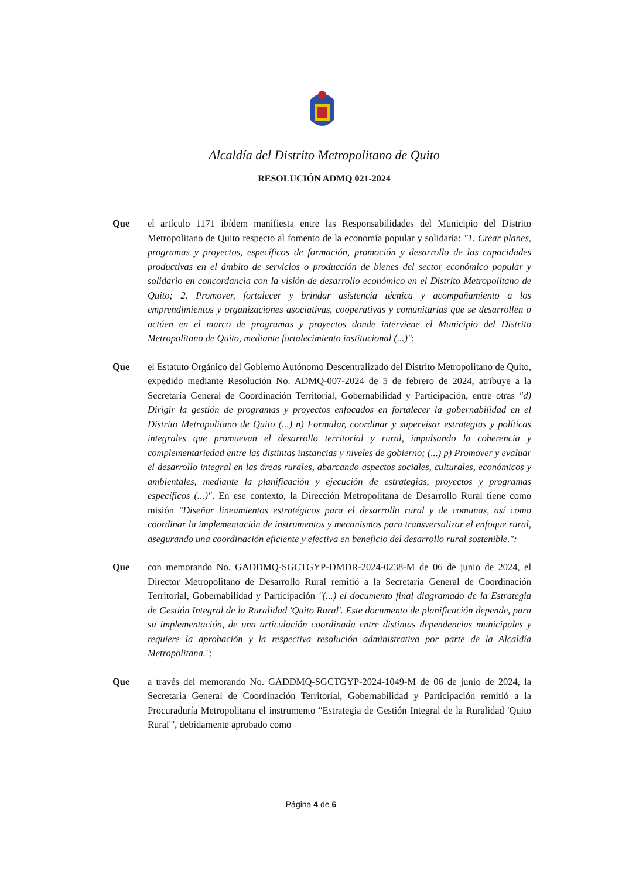Alcaldía del Distrito Metropolitano de Quito
RESOLUCIÓN ADMQ 021-2024
Que el artículo 1171 ibídem manifiesta entre las Responsabilidades del Municipio del Distrito Metropolitano de Quito respecto al fomento de la economía popular y solidaria: "1. Crear planes, programas y proyectos, específicos de formación, promoción y desarrollo de las capacidades productivas en el ámbito de servicios o producción de bienes del sector económico popular y solidario en concordancia con la visión de desarrollo económico en el Distrito Metropolitano de Quito; 2. Promover, fortalecer y brindar asistencia técnica y acompañamiento a los emprendimientos y organizaciones asociativas, cooperativas y comunitarias que se desarrollen o actúen en el marco de programas y proyectos donde interviene el Municipio del Distrito Metropolitano de Quito, mediante fortalecimiento institucional (...)";
Que el Estatuto Orgánico del Gobierno Autónomo Descentralizado del Distrito Metropolitano de Quito, expedido mediante Resolución No. ADMQ-007-2024 de 5 de febrero de 2024, atribuye a la Secretaría General de Coordinación Territorial, Gobernabilidad y Participación, entre otras "d) Dirigir la gestión de programas y proyectos enfocados en fortalecer la gobernabilidad en el Distrito Metropolitano de Quito (...) n) Formular, coordinar y supervisar estrategias y políticas integrales que promuevan el desarrollo territorial y rural, impulsando la coherencia y complementariedad entre las distintas instancias y niveles de gobierno; (...) p) Promover y evaluar el desarrollo integral en las áreas rurales, abarcando aspectos sociales, culturales, económicos y ambientales, mediante la planificación y ejecución de estrategias, proyectos y programas específicos (...)". En ese contexto, la Dirección Metropolitana de Desarrollo Rural tiene como misión "Diseñar lineamientos estratégicos para el desarrollo rural y de comunas, así como coordinar la implementación de instrumentos y mecanismos para transversalizar el enfoque rural, asegurando una coordinación eficiente y efectiva en beneficio del desarrollo rural sostenible.":
Que con memorando No. GADDMQ-SGCTGYP-DMDR-2024-0238-M de 06 de junio de 2024, el Director Metropolitano de Desarrollo Rural remitió a la Secretaria General de Coordinación Territorial, Gobernabilidad y Participación "(...) el documento final diagramado de la Estrategia de Gestión Integral de la Ruralidad 'Quito Rural'. Este documento de planificación depende, para su implementación, de una articulación coordinada entre distintas dependencias municipales y requiere la aprobación y la respectiva resolución administrativa por parte de la Alcaldía Metropolitana.";
Que a través del memorando No. GADDMQ-SGCTGYP-2024-1049-M de 06 de junio de 2024, la Secretaria General de Coordinación Territorial, Gobernabilidad y Participación remitió a la Procuraduría Metropolitana el instrumento "Estrategia de Gestión Integral de la Ruralidad 'Quito Rural'", debidamente aprobado como
Página 4 de 6